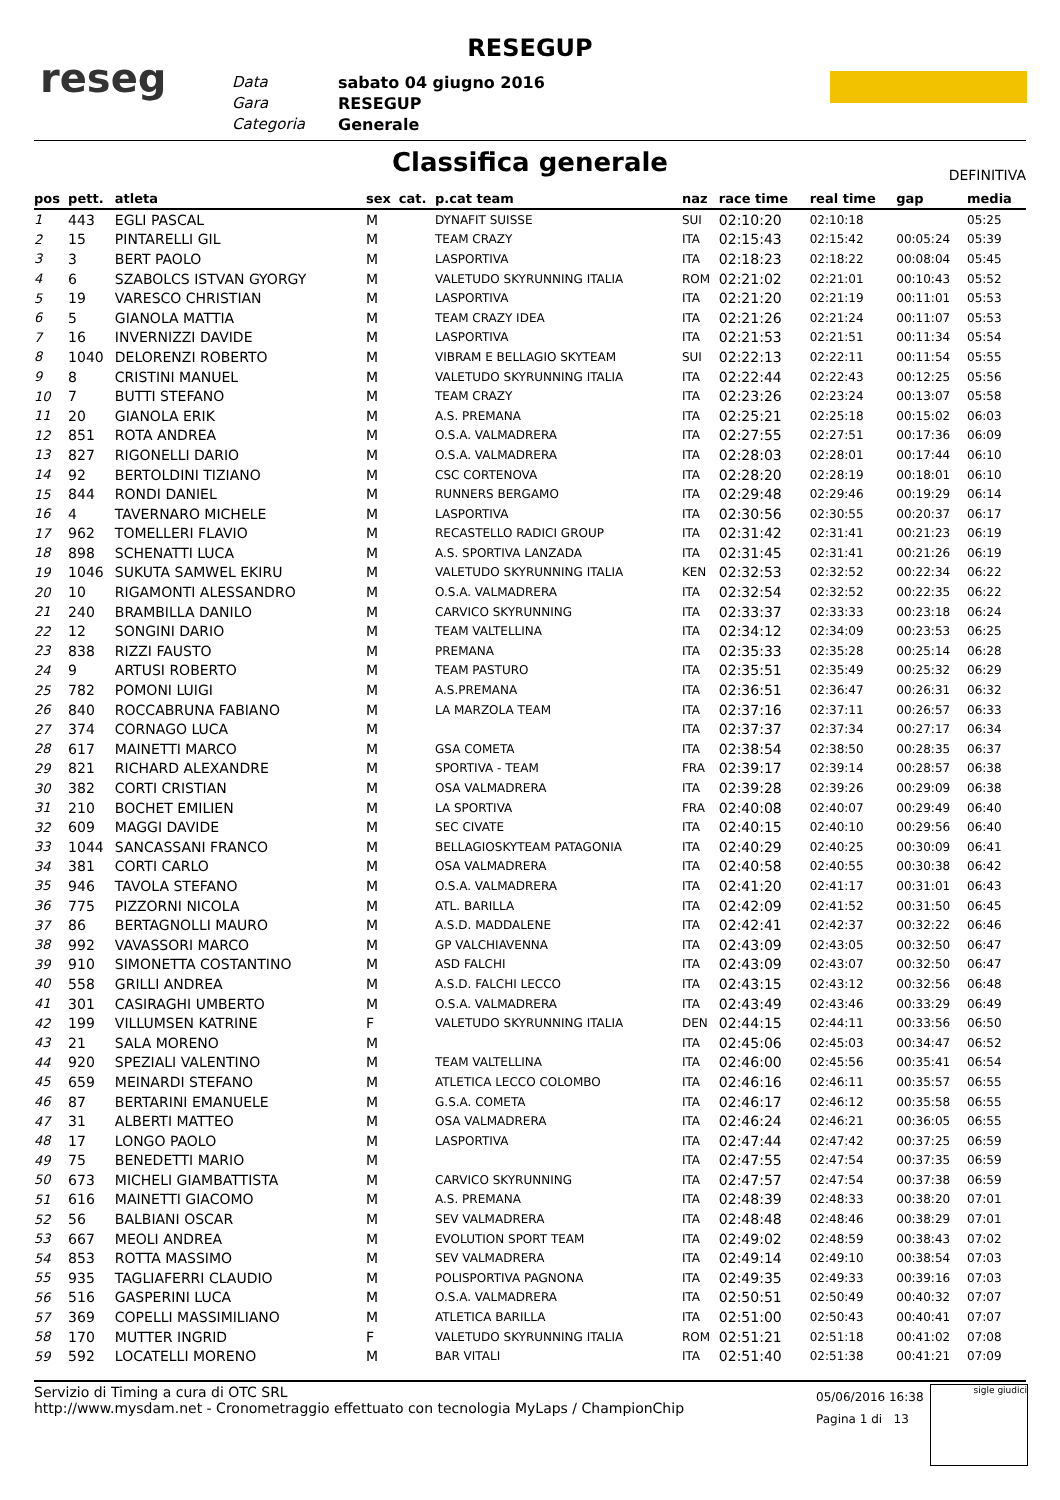RESEGUP
reseg
Data
Gara
Categoria
sabato 04 giugno 2016
RESEGUP
Generale
Classifica generale
DEFINITIVA
| pos | pett. | atleta | sex | cat. | p.cat team | naz | race time | real time | gap | media |
| --- | --- | --- | --- | --- | --- | --- | --- | --- | --- | --- |
| 1 | 443 | EGLI PASCAL | M | | DYNAFIT SUISSE | SUI | 02:10:20 | 02:10:18 | | 05:25 |
| 2 | 15 | PINTARELLI GIL | M | | TEAM CRAZY | ITA | 02:15:43 | 02:15:42 | 00:05:24 | 05:39 |
| 3 | 3 | BERT PAOLO | M | | LASPORTIVA | ITA | 02:18:23 | 02:18:22 | 00:08:04 | 05:45 |
| 4 | 6 | SZABOLCS ISTVAN GYORGY | M | | VALETUDO SKYRUNNING ITALIA | ROM | 02:21:02 | 02:21:01 | 00:10:43 | 05:52 |
| 5 | 19 | VARESCO CHRISTIAN | M | | LASPORTIVA | ITA | 02:21:20 | 02:21:19 | 00:11:01 | 05:53 |
| 6 | 5 | GIANOLA MATTIA | M | | TEAM CRAZY IDEA | ITA | 02:21:26 | 02:21:24 | 00:11:07 | 05:53 |
| 7 | 16 | INVERNIZZI DAVIDE | M | | LASPORTIVA | ITA | 02:21:53 | 02:21:51 | 00:11:34 | 05:54 |
| 8 | 1040 | DELORENZI ROBERTO | M | | VIBRAM E BELLAGIO SKYTEAM | SUI | 02:22:13 | 02:22:11 | 00:11:54 | 05:55 |
| 9 | 8 | CRISTINI MANUEL | M | | VALETUDO SKYRUNNING ITALIA | ITA | 02:22:44 | 02:22:43 | 00:12:25 | 05:56 |
| 10 | 7 | BUTTI STEFANO | M | | TEAM CRAZY | ITA | 02:23:26 | 02:23:24 | 00:13:07 | 05:58 |
| 11 | 20 | GIANOLA ERIK | M | | A.S. PREMANA | ITA | 02:25:21 | 02:25:18 | 00:15:02 | 06:03 |
| 12 | 851 | ROTA ANDREA | M | | O.S.A. VALMADRERA | ITA | 02:27:55 | 02:27:51 | 00:17:36 | 06:09 |
| 13 | 827 | RIGONELLI DARIO | M | | O.S.A. VALMADRERA | ITA | 02:28:03 | 02:28:01 | 00:17:44 | 06:10 |
| 14 | 92 | BERTOLDINI TIZIANO | M | | CSC CORTENOVA | ITA | 02:28:20 | 02:28:19 | 00:18:01 | 06:10 |
| 15 | 844 | RONDI DANIEL | M | | RUNNERS BERGAMO | ITA | 02:29:48 | 02:29:46 | 00:19:29 | 06:14 |
| 16 | 4 | TAVERNARO MICHELE | M | | LASPORTIVA | ITA | 02:30:56 | 02:30:55 | 00:20:37 | 06:17 |
| 17 | 962 | TOMELLERI FLAVIO | M | | RECASTELLO RADICI GROUP | ITA | 02:31:42 | 02:31:41 | 00:21:23 | 06:19 |
| 18 | 898 | SCHENATTI LUCA | M | | A.S. SPORTIVA LANZADA | ITA | 02:31:45 | 02:31:41 | 00:21:26 | 06:19 |
| 19 | 1046 | SUKUTA SAMWEL EKIRU | M | | VALETUDO SKYRUNNING ITALIA | KEN | 02:32:53 | 02:32:52 | 00:22:34 | 06:22 |
| 20 | 10 | RIGAMONTI ALESSANDRO | M | | O.S.A. VALMADRERA | ITA | 02:32:54 | 02:32:52 | 00:22:35 | 06:22 |
| 21 | 240 | BRAMBILLA DANILO | M | | CARVICO SKYRUNNING | ITA | 02:33:37 | 02:33:33 | 00:23:18 | 06:24 |
| 22 | 12 | SONGINI DARIO | M | | TEAM VALTELLINA | ITA | 02:34:12 | 02:34:09 | 00:23:53 | 06:25 |
| 23 | 838 | RIZZI FAUSTO | M | | PREMANA | ITA | 02:35:33 | 02:35:28 | 00:25:14 | 06:28 |
| 24 | 9 | ARTUSI ROBERTO | M | | TEAM PASTURO | ITA | 02:35:51 | 02:35:49 | 00:25:32 | 06:29 |
| 25 | 782 | POMONI LUIGI | M | | A.S.PREMANA | ITA | 02:36:51 | 02:36:47 | 00:26:31 | 06:32 |
| 26 | 840 | ROCCABRUNA FABIANO | M | | LA MARZOLA TEAM | ITA | 02:37:16 | 02:37:11 | 00:26:57 | 06:33 |
| 27 | 374 | CORNAGO LUCA | M | | | ITA | 02:37:37 | 02:37:34 | 00:27:17 | 06:34 |
| 28 | 617 | MAINETTI MARCO | M | | GSA COMETA | ITA | 02:38:54 | 02:38:50 | 00:28:35 | 06:37 |
| 29 | 821 | RICHARD ALEXANDRE | M | | SPORTIVA - TEAM | FRA | 02:39:17 | 02:39:14 | 00:28:57 | 06:38 |
| 30 | 382 | CORTI CRISTIAN | M | | OSA VALMADRERA | ITA | 02:39:28 | 02:39:26 | 00:29:09 | 06:38 |
| 31 | 210 | BOCHET EMILIEN | M | | LA SPORTIVA | FRA | 02:40:08 | 02:40:07 | 00:29:49 | 06:40 |
| 32 | 609 | MAGGI DAVIDE | M | | SEC CIVATE | ITA | 02:40:15 | 02:40:10 | 00:29:56 | 06:40 |
| 33 | 1044 | SANCASSANI FRANCO | M | | BELLAGIOSKYTEAM PATAGONIA | ITA | 02:40:29 | 02:40:25 | 00:30:09 | 06:41 |
| 34 | 381 | CORTI CARLO | M | | OSA VALMADRERA | ITA | 02:40:58 | 02:40:55 | 00:30:38 | 06:42 |
| 35 | 946 | TAVOLA STEFANO | M | | O.S.A. VALMADRERA | ITA | 02:41:20 | 02:41:17 | 00:31:01 | 06:43 |
| 36 | 775 | PIZZORNI NICOLA | M | | ATL. BARILLA | ITA | 02:42:09 | 02:41:52 | 00:31:50 | 06:45 |
| 37 | 86 | BERTAGNOLLI MAURO | M | | A.S.D. MADDALENE | ITA | 02:42:41 | 02:42:37 | 00:32:22 | 06:46 |
| 38 | 992 | VAVASSORI MARCO | M | | GP VALCHIAVENNA | ITA | 02:43:09 | 02:43:05 | 00:32:50 | 06:47 |
| 39 | 910 | SIMONETTA COSTANTINO | M | | ASD FALCHI | ITA | 02:43:09 | 02:43:07 | 00:32:50 | 06:47 |
| 40 | 558 | GRILLI ANDREA | M | | A.S.D. FALCHI LECCO | ITA | 02:43:15 | 02:43:12 | 00:32:56 | 06:48 |
| 41 | 301 | CASIRAGHI UMBERTO | M | | O.S.A. VALMADRERA | ITA | 02:43:49 | 02:43:46 | 00:33:29 | 06:49 |
| 42 | 199 | VILLUMSEN KATRINE | F | | VALETUDO SKYRUNNING ITALIA | DEN | 02:44:15 | 02:44:11 | 00:33:56 | 06:50 |
| 43 | 21 | SALA MORENO | M | | | ITA | 02:45:06 | 02:45:03 | 00:34:47 | 06:52 |
| 44 | 920 | SPEZIALI VALENTINO | M | | TEAM VALTELLINA | ITA | 02:46:00 | 02:45:56 | 00:35:41 | 06:54 |
| 45 | 659 | MEINARDI STEFANO | M | | ATLETICA LECCO COLOMBO | ITA | 02:46:16 | 02:46:11 | 00:35:57 | 06:55 |
| 46 | 87 | BERTARINI EMANUELE | M | | G.S.A. COMETA | ITA | 02:46:17 | 02:46:12 | 00:35:58 | 06:55 |
| 47 | 31 | ALBERTI MATTEO | M | | OSA VALMADRERA | ITA | 02:46:24 | 02:46:21 | 00:36:05 | 06:55 |
| 48 | 17 | LONGO PAOLO | M | | LASPORTIVA | ITA | 02:47:44 | 02:47:42 | 00:37:25 | 06:59 |
| 49 | 75 | BENEDETTI MARIO | M | | | ITA | 02:47:55 | 02:47:54 | 00:37:35 | 06:59 |
| 50 | 673 | MICHELI GIAMBATTISTA | M | | CARVICO SKYRUNNING | ITA | 02:47:57 | 02:47:54 | 00:37:38 | 06:59 |
| 51 | 616 | MAINETTI GIACOMO | M | | A.S. PREMANA | ITA | 02:48:39 | 02:48:33 | 00:38:20 | 07:01 |
| 52 | 56 | BALBIANI OSCAR | M | | SEV VALMADRERA | ITA | 02:48:48 | 02:48:46 | 00:38:29 | 07:01 |
| 53 | 667 | MEOLI ANDREA | M | | EVOLUTION SPORT TEAM | ITA | 02:49:02 | 02:48:59 | 00:38:43 | 07:02 |
| 54 | 853 | ROTTA MASSIMO | M | | SEV VALMADRERA | ITA | 02:49:14 | 02:49:10 | 00:38:54 | 07:03 |
| 55 | 935 | TAGLIAFERRI CLAUDIO | M | | POLISPORTIVA PAGNONA | ITA | 02:49:35 | 02:49:33 | 00:39:16 | 07:03 |
| 56 | 516 | GASPERINI LUCA | M | | O.S.A. VALMADRERA | ITA | 02:50:51 | 02:50:49 | 00:40:32 | 07:07 |
| 57 | 369 | COPELLI MASSIMILIANO | M | | ATLETICA BARILLA | ITA | 02:51:00 | 02:50:43 | 00:40:41 | 07:07 |
| 58 | 170 | MUTTER INGRID | F | | VALETUDO SKYRUNNING ITALIA | ROM | 02:51:21 | 02:51:18 | 00:41:02 | 07:08 |
| 59 | 592 | LOCATELLI MORENO | M | | BAR VITALI | ITA | 02:51:40 | 02:51:38 | 00:41:21 | 07:09 |
Servizio di Timing a cura di OTC SRL
http://www.mysdam.net - Cronometraggio effettuato con tecnologia MyLaps / ChampionChip
05/06/2016 16:38
Pagina 1 di 13
sigle giudici